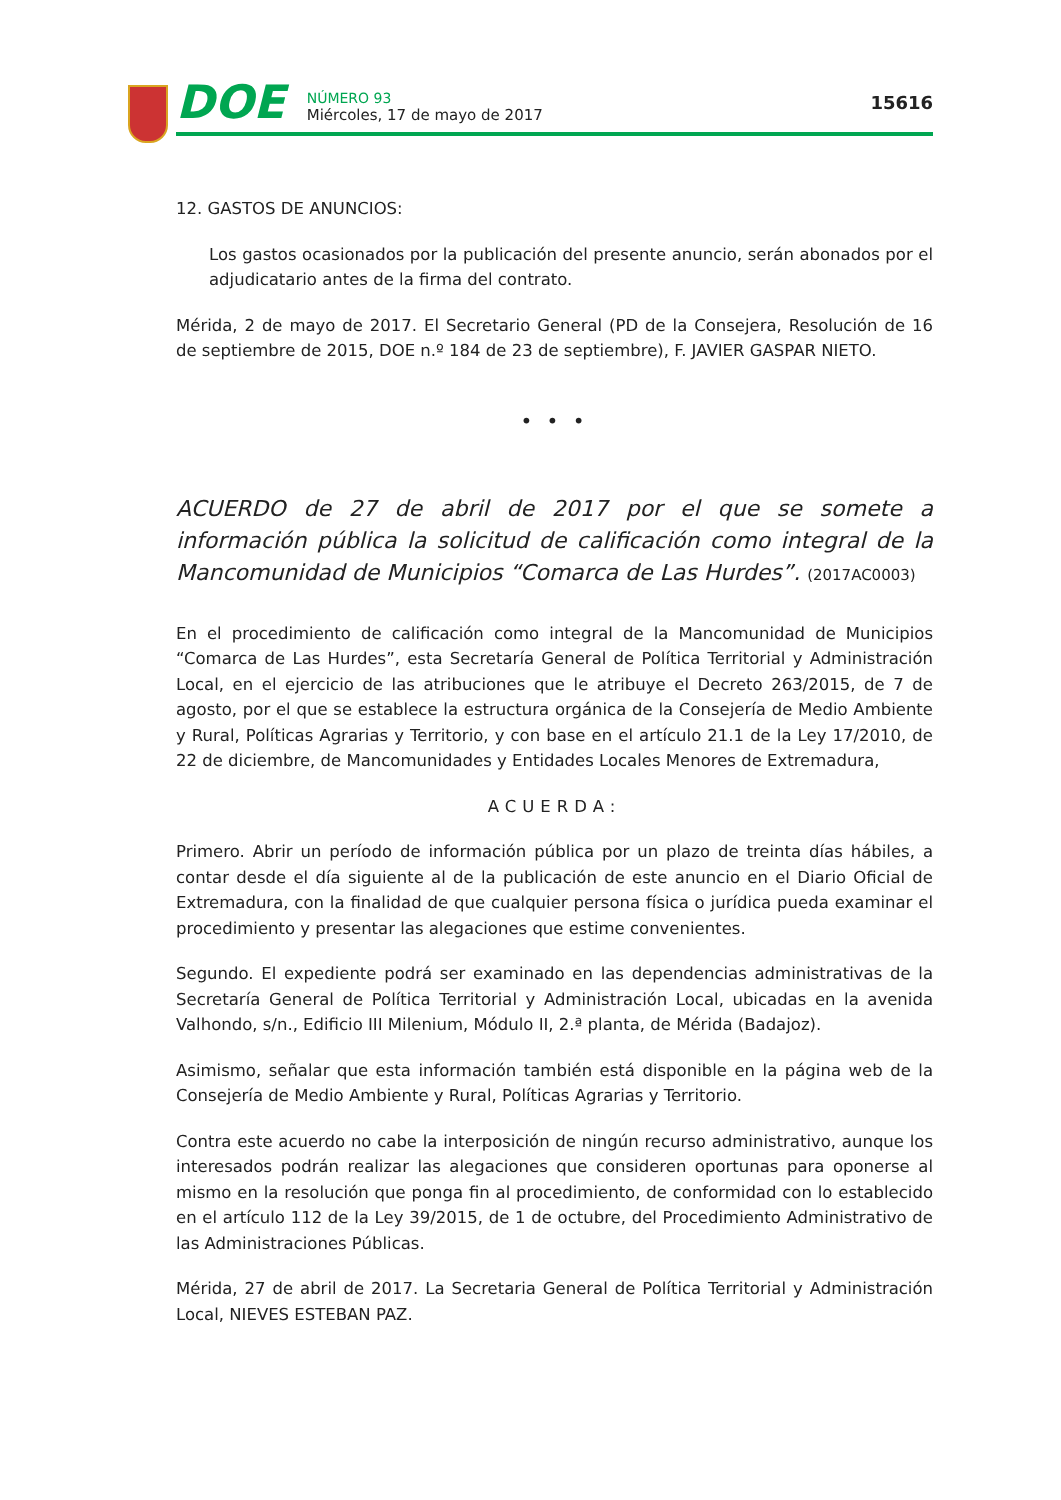DOE
NÚMERO 93
Miércoles, 17 de mayo de 2017
15616
12. GASTOS DE ANUNCIOS:
Los gastos ocasionados por la publicación del presente anuncio, serán abonados por el adjudicatario antes de la firma del contrato.
Mérida, 2 de mayo de 2017. El Secretario General (PD de la Consejera, Resolución de 16 de septiembre de 2015, DOE n.º 184 de 23 de septiembre), F. JAVIER GASPAR NIETO.
• • •
ACUERDO de 27 de abril de 2017 por el que se somete a información pública la solicitud de calificación como integral de la Mancomunidad de Municipios “Comarca de Las Hurdes”. (2017AC0003)
En el procedimiento de calificación como integral de la Mancomunidad de Municipios “Comarca de Las Hurdes”, esta Secretaría General de Política Territorial y Administración Local, en el ejercicio de las atribuciones que le atribuye el Decreto 263/2015, de 7 de agosto, por el que se establece la estructura orgánica de la Consejería de Medio Ambiente y Rural, Políticas Agrarias y Territorio, y con base en el artículo 21.1 de la Ley 17/2010, de 22 de diciembre, de Mancomunidades y Entidades Locales Menores de Extremadura,
ACUERDA:
Primero. Abrir un período de información pública por un plazo de treinta días hábiles, a contar desde el día siguiente al de la publicación de este anuncio en el Diario Oficial de Extremadura, con la finalidad de que cualquier persona física o jurídica pueda examinar el procedimiento y presentar las alegaciones que estime convenientes.
Segundo. El expediente podrá ser examinado en las dependencias administrativas de la Secretaría General de Política Territorial y Administración Local, ubicadas en la avenida Valhondo, s/n., Edificio III Milenium, Módulo II, 2.ª planta, de Mérida (Badajoz).
Asimismo, señalar que esta información también está disponible en la página web de la Consejería de Medio Ambiente y Rural, Políticas Agrarias y Territorio.
Contra este acuerdo no cabe la interposición de ningún recurso administrativo, aunque los interesados podrán realizar las alegaciones que consideren oportunas para oponerse al mismo en la resolución que ponga fin al procedimiento, de conformidad con lo establecido en el artículo 112 de la Ley 39/2015, de 1 de octubre, del Procedimiento Administrativo de las Administraciones Públicas.
Mérida, 27 de abril de 2017. La Secretaria General de Política Territorial y Administración Local, NIEVES ESTEBAN PAZ.